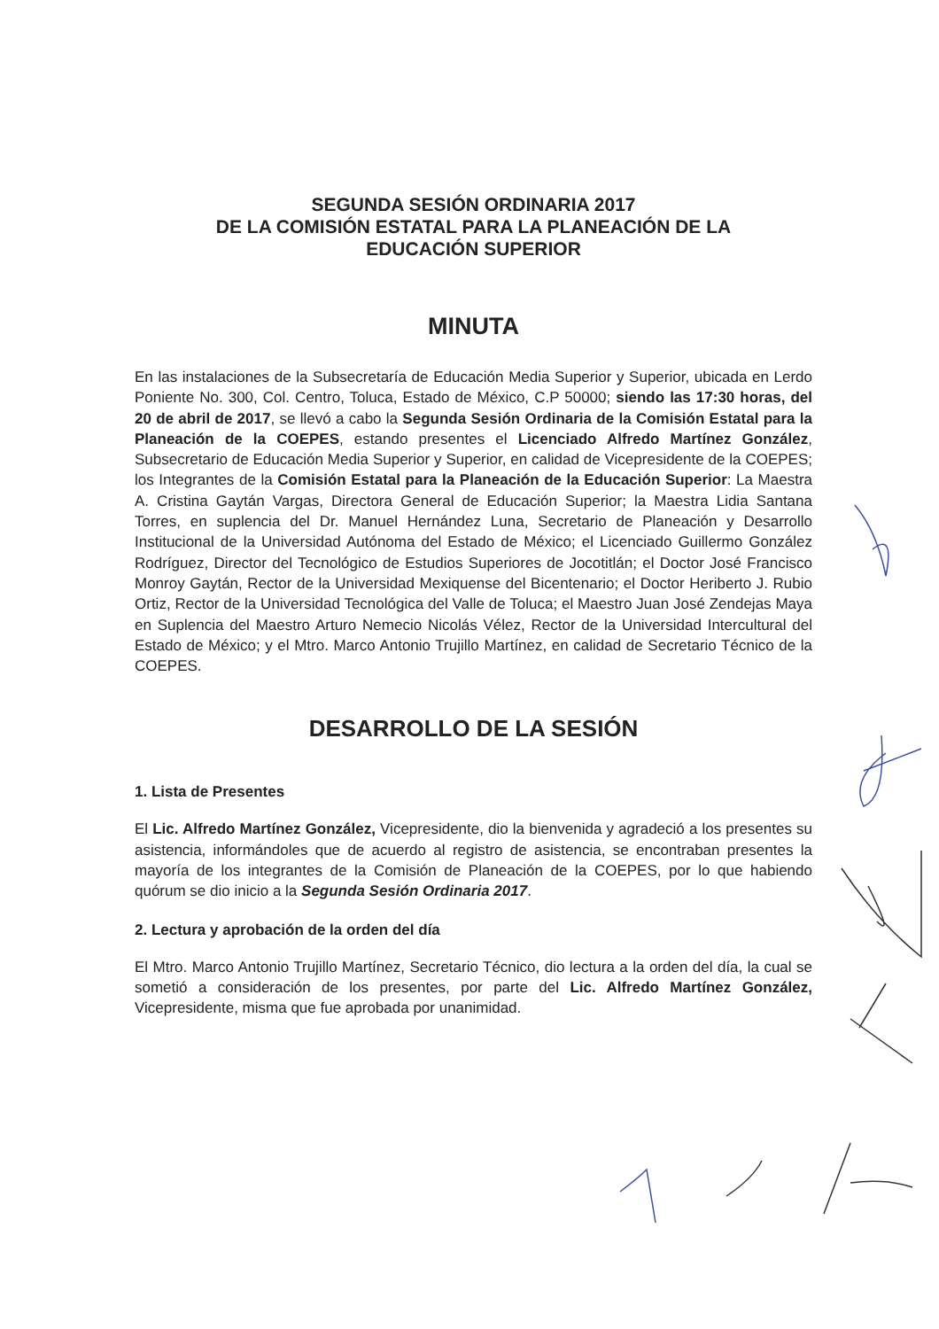SEGUNDA SESIÓN ORDINARIA 2017
DE LA COMISIÓN ESTATAL PARA LA PLANEACIÓN DE LA
EDUCACIÓN SUPERIOR
MINUTA
En las instalaciones de la Subsecretaría de Educación Media Superior y Superior, ubicada en Lerdo Poniente No. 300, Col. Centro, Toluca, Estado de México, C.P 50000; siendo las 17:30 horas, del 20 de abril de 2017, se llevó a cabo la Segunda Sesión Ordinaria de la Comisión Estatal para la Planeación de la COEPES, estando presentes el Licenciado Alfredo Martínez González, Subsecretario de Educación Media Superior y Superior, en calidad de Vicepresidente de la COEPES; los Integrantes de la Comisión Estatal para la Planeación de la Educación Superior: La Maestra A. Cristina Gaytán Vargas, Directora General de Educación Superior; la Maestra Lidia Santana Torres, en suplencia del Dr. Manuel Hernández Luna, Secretario de Planeación y Desarrollo Institucional de la Universidad Autónoma del Estado de México; el Licenciado Guillermo González Rodríguez, Director del Tecnológico de Estudios Superiores de Jocotitlán; el Doctor José Francisco Monroy Gaytán, Rector de la Universidad Mexiquense del Bicentenario; el Doctor Heriberto J. Rubio Ortiz, Rector de la Universidad Tecnológica del Valle de Toluca; el Maestro Juan José Zendejas Maya en Suplencia del Maestro Arturo Nemecio Nicolás Vélez, Rector de la Universidad Intercultural del Estado de México; y el Mtro. Marco Antonio Trujillo Martínez, en calidad de Secretario Técnico de la COEPES.
DESARROLLO DE LA SESIÓN
1. Lista de Presentes
El Lic. Alfredo Martínez González, Vicepresidente, dio la bienvenida y agradeció a los presentes su asistencia, informándoles que de acuerdo al registro de asistencia, se encontraban presentes la mayoría de los integrantes de la Comisión de Planeación de la COEPES, por lo que habiendo quórum se dio inicio a la Segunda Sesión Ordinaria 2017.
2. Lectura y aprobación de la orden del día
El Mtro. Marco Antonio Trujillo Martínez, Secretario Técnico, dio lectura a la orden del día, la cual se sometió a consideración de los presentes, por parte del Lic. Alfredo Martínez González, Vicepresidente, misma que fue aprobada por unanimidad.